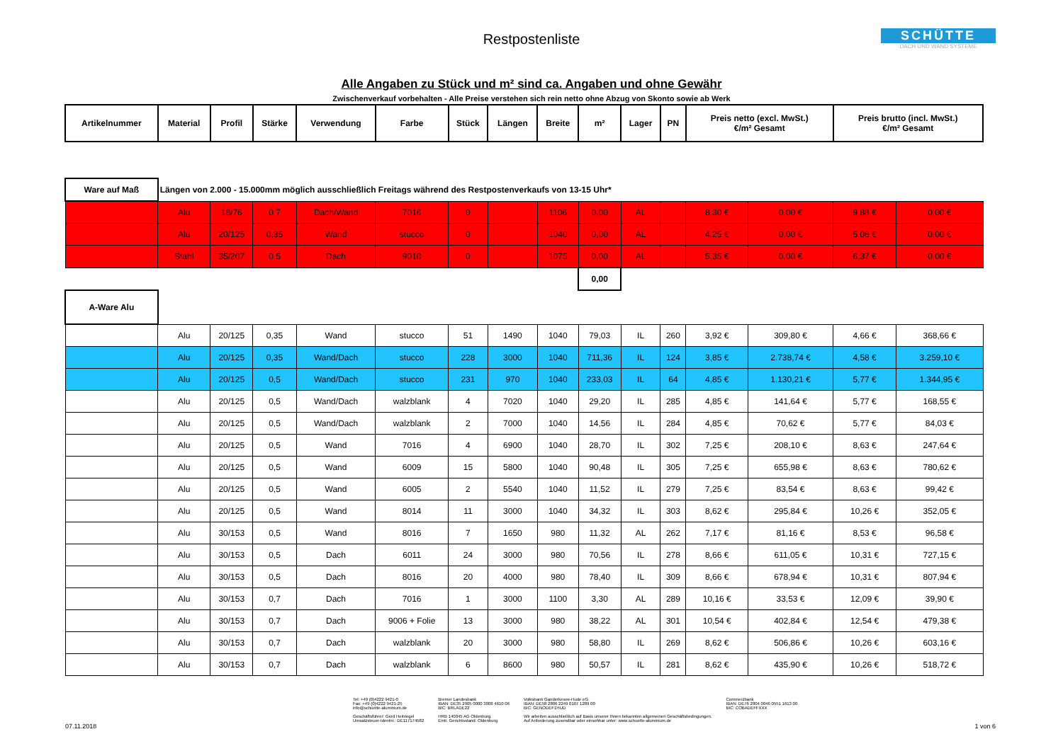Restpostenliste
SCHÜTTE
DACH UND WAND SYSTEME
Alle Angaben zu Stück und m² sind ca. Angaben und ohne Gewähr
Zwischenverkauf vorbehalten - Alle Preise verstehen sich rein netto ohne Abzug von Skonto sowie ab Werk
| Artikelnummer | Material | Profil | Stärke | Verwendung | Farbe | Stück | Längen | Breite | m² | Lager | PN | Preis netto (excl. MwSt.) €/m² Gesamt | | Preis brutto (incl. MwSt.) €/m² Gesamt | |
| --- | --- | --- | --- | --- | --- | --- | --- | --- | --- | --- | --- | --- | --- | --- | --- |
| Ware auf Maß | Längen von 2.000 - 15.000mm möglich ausschließlich Freitags während des Restpostenverkaufs von 13-15 Uhr* | | | | | | | | | | | | | | |
| | Alu | 18/76 | 0,7 | Dach/Wand | 7016 | 0 | | 1106 | 0,00 | AL | | 8,30 € | 0,00 € | 9,88 € | 0,00 € |
| | Alu | 20/125 | 0,35 | Wand | stucco | 0 | | 1040 | 0,00 | AL | | 4,25 € | 0,00 € | 5,06 € | 0,00 € |
| | Stahl | 35/207 | 0,5 | Dach | 9010 | 0 | | 1075 | 0,00 | AL | | 5,35 € | 0,00 € | 6,37 € | 0,00 € |
| | | | | | | | | | 0,00 | | | | | | |
| A-Ware Alu | | | | | | | | | | | | | | | |
| | Alu | 20/125 | 0,35 | Wand | stucco | 51 | 1490 | 1040 | 79,03 | IL | 260 | 3,92 € | 309,80 € | 4,66 € | 368,66 € |
| | Alu | 20/125 | 0,35 | Wand/Dach | stucco | 228 | 3000 | 1040 | 711,36 | IL | 124 | 3,85 € | 2.738,74 € | 4,58 € | 3.259,10 € |
| | Alu | 20/125 | 0,5 | Wand/Dach | stucco | 231 | 970 | 1040 | 233,03 | IL | 64 | 4,85 € | 1.130,21 € | 5,77 € | 1.344,95 € |
| | Alu | 20/125 | 0,5 | Wand/Dach | walzblank | 4 | 7020 | 1040 | 29,20 | IL | 285 | 4,85 € | 141,64 € | 5,77 € | 168,55 € |
| | Alu | 20/125 | 0,5 | Wand/Dach | walzblank | 2 | 7000 | 1040 | 14,56 | IL | 284 | 4,85 € | 70,62 € | 5,77 € | 84,03 € |
| | Alu | 20/125 | 0,5 | Wand | 7016 | 4 | 6900 | 1040 | 28,70 | IL | 302 | 7,25 € | 208,10 € | 8,63 € | 247,64 € |
| | Alu | 20/125 | 0,5 | Wand | 6009 | 15 | 5800 | 1040 | 90,48 | IL | 305 | 7,25 € | 655,98 € | 8,63 € | 780,62 € |
| | Alu | 20/125 | 0,5 | Wand | 6005 | 2 | 5540 | 1040 | 11,52 | IL | 279 | 7,25 € | 83,54 € | 8,63 € | 99,42 € |
| | Alu | 20/125 | 0,5 | Wand | 8014 | 11 | 3000 | 1040 | 34,32 | IL | 303 | 8,62 € | 295,84 € | 10,26 € | 352,05 € |
| | Alu | 30/153 | 0,5 | Wand | 8016 | 7 | 1650 | 980 | 11,32 | AL | 262 | 7,17 € | 81,16 € | 8,53 € | 96,58 € |
| | Alu | 30/153 | 0,5 | Dach | 6011 | 24 | 3000 | 980 | 70,56 | IL | 278 | 8,66 € | 611,05 € | 10,31 € | 727,15 € |
| | Alu | 30/153 | 0,5 | Dach | 8016 | 20 | 4000 | 980 | 78,40 | IL | 309 | 8,66 € | 678,94 € | 10,31 € | 807,94 € |
| | Alu | 30/153 | 0,7 | Dach | 7016 | 1 | 3000 | 1100 | 3,30 | AL | 289 | 10,16 € | 33,53 € | 12,09 € | 39,90 € |
| | Alu | 30/153 | 0,7 | Dach | 9006 + Folie | 13 | 3000 | 980 | 38,22 | AL | 301 | 10,54 € | 402,84 € | 12,54 € | 479,38 € |
| | Alu | 30/153 | 0,7 | Dach | walzblank | 20 | 3000 | 980 | 58,80 | IL | 269 | 8,62 € | 506,86 € | 10,26 € | 603,16 € |
| | Alu | 30/153 | 0,7 | Dach | walzblank | 6 | 8600 | 980 | 50,57 | IL | 281 | 8,62 € | 435,90 € | 10,26 € | 518,72 € |
Tel: +49 (0)4222 9421-0
Fax: +49 (0)4222 9421-25
info@schuette-aluminium.de
Geschäftsführer: Gerd Heitriegel
Umsatzsteuer-Identnr.: DE117174582
Bremer Landesbank
IBAN: DE35 2905 0000 3008 4610 06
BIC: BRLADE22
HRB 140045 AG Oldenburg
Eintr. Gerichtsstand: Oldenburg
Volksbank Ganderkesee-Hude eG
IBAN: DE58 2806 2249 0107 1289 00
BIC: GENODEF1HUD
Wir arbeiten ausschließlich auf Basis unserer Ihnen bekannten allgemeinen Geschäftsbedingungen.
Auf Anforderung zusendbar oder einsehbar unter: www.schuette-aluminium.de
Commerzbank
IBAN: DE76 2804 0046 0551 1613 00
BIC: COBADEFFXXX
07.11.2018 1 von 6